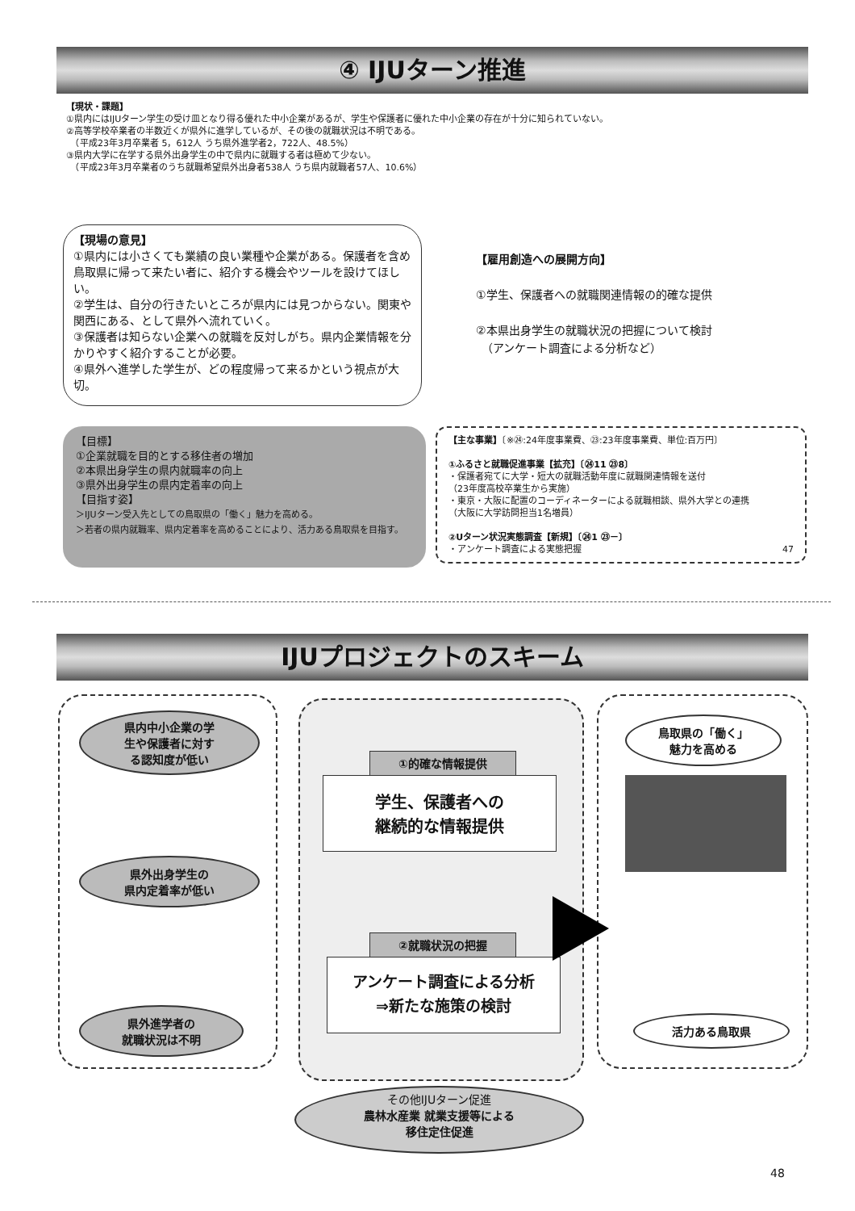④ IJUターン推進
【現状・課題】
①県内にはIJUターン学生の受け皿となり得る優れた中小企業があるが、学生や保護者に優れた中小企業の存在が十分に知られていない。
②高等学校卒業者の半数近くが県外に進学しているが、その後の就職状況は不明である。
　（平成23年3月卒業者 5，612人 うち県外進学者2，722人、48.5%）
③県内大学に在学する県外出身学生の中で県内に就職する者は極めて少ない。
　（平成23年3月卒業者のうち就職希望県外出身者538人 うち県内就職者57人、10.6%）
【現場の意見】
①県内には小さくても業績の良い業種や企業がある。保護者を含め鳥取県に帰って来たい者に、紹介する機会やツールを設けてほしい。
②学生は、自分の行きたいところが県内には見つからない。関東や関西にある、として県外へ流れていく。
③保護者は知らない企業への就職を反対しがち。県内企業情報を分かりやすく紹介することが必要。
④県外へ進学した学生が、どの程度帰って来るかという視点が大切。
【雇用創造への展開方向】
①学生、保護者への就職関連情報の的確な提供
②本県出身学生の就職状況の把握について検討
　（アンケート調査による分析など）
【目標】
①企業就職を目的とする移住者の増加
②本県出身学生の県内就職率の向上
③県外出身学生の県内定着率の向上
【目指す姿】
＞IJUターン受入先としての鳥取県の「働く」魅力を高める。
＞若者の県内就職率、県内定着率を高めることにより、活力ある鳥取県を目指す。
【主な事業】〔※㉔:24年度事業費、㉓:23年度事業費、単位:百万円〕
①ふるさと就職促進事業【拡充】〔㉔11 ㉓8〕
・保護者宛てに大学・短大の就職活動年度に就職関連情報を送付
（23年度高校卒業生から実施）
・東京・大阪に配置のコーディネーターによる就職相談、県外大学との連携
（大阪に大学訪問担当1名増員）
②Uターン状況実態調査【新規】〔㉔1 ㉓－〕
・アンケート調査による実態把握 47
IJUプロジェクトのスキーム
県内中小企業の学
生や保護者に対す
る認知度が低い
県外出身学生の
県内定着率が低い
県外進学者の
就職状況は不明
①的確な情報提供
学生、保護者への
継続的な情報提供
②就職状況の把握
アンケート調査による分析
⇒新たな施策の検討
鳥取県の「働く」
魅力を高める
活力ある鳥取県
その他IJUターン促進
農林水産業 就業支援等による
移住定住促進
48